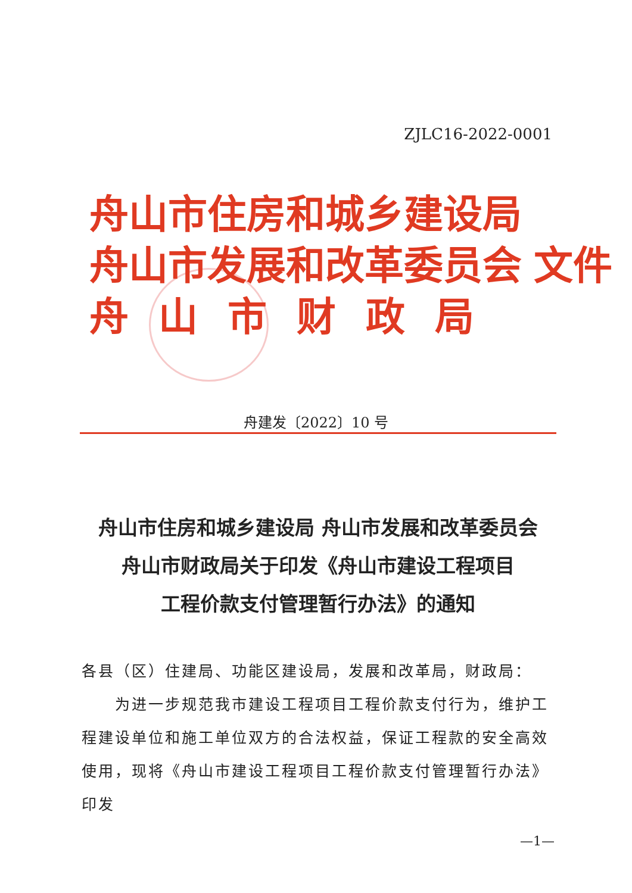ZJLC16-2022-0001
舟山市住房和城乡建设局
舟山市发展和改革委员会 文件
舟山市财政局
舟建发〔2022〕10 号
舟山市住房和城乡建设局 舟山市发展和改革委员会
舟山市财政局关于印发《舟山市建设工程项目
工程价款支付管理暂行办法》的通知
各县（区）住建局、功能区建设局，发展和改革局，财政局：
　　为进一步规范我市建设工程项目工程价款支付行为，维护工程建设单位和施工单位双方的合法权益，保证工程款的安全高效使用，现将《舟山市建设工程项目工程价款支付管理暂行办法》印发
—1—